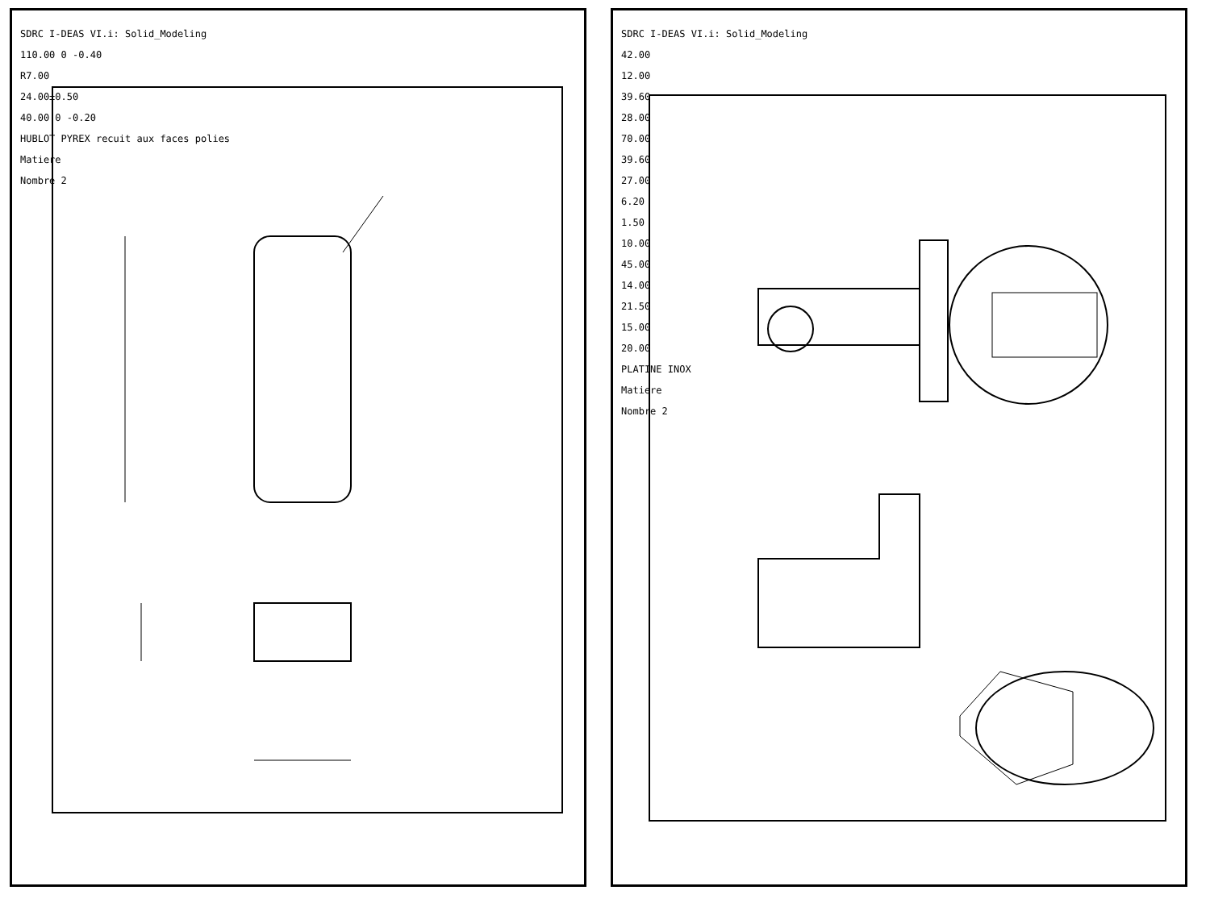SDRC I-DEAS VI.i: Solid_Modeling
110.00 0 -0.40
R7.00
24.00±0.50
40.00 0 -0.20
HUBLOT PYREX recuit aux faces polies
Matiere
Nombre 2
SDRC I-DEAS VI.i: Solid_Modeling
42.00
12.00
39.60
28.00
70.00
39.60
27.00
6.20
1.50
10.00
45.00
14.00
21.50
15.00
20.00
PLATINE INOX
Matiere
Nombre 2